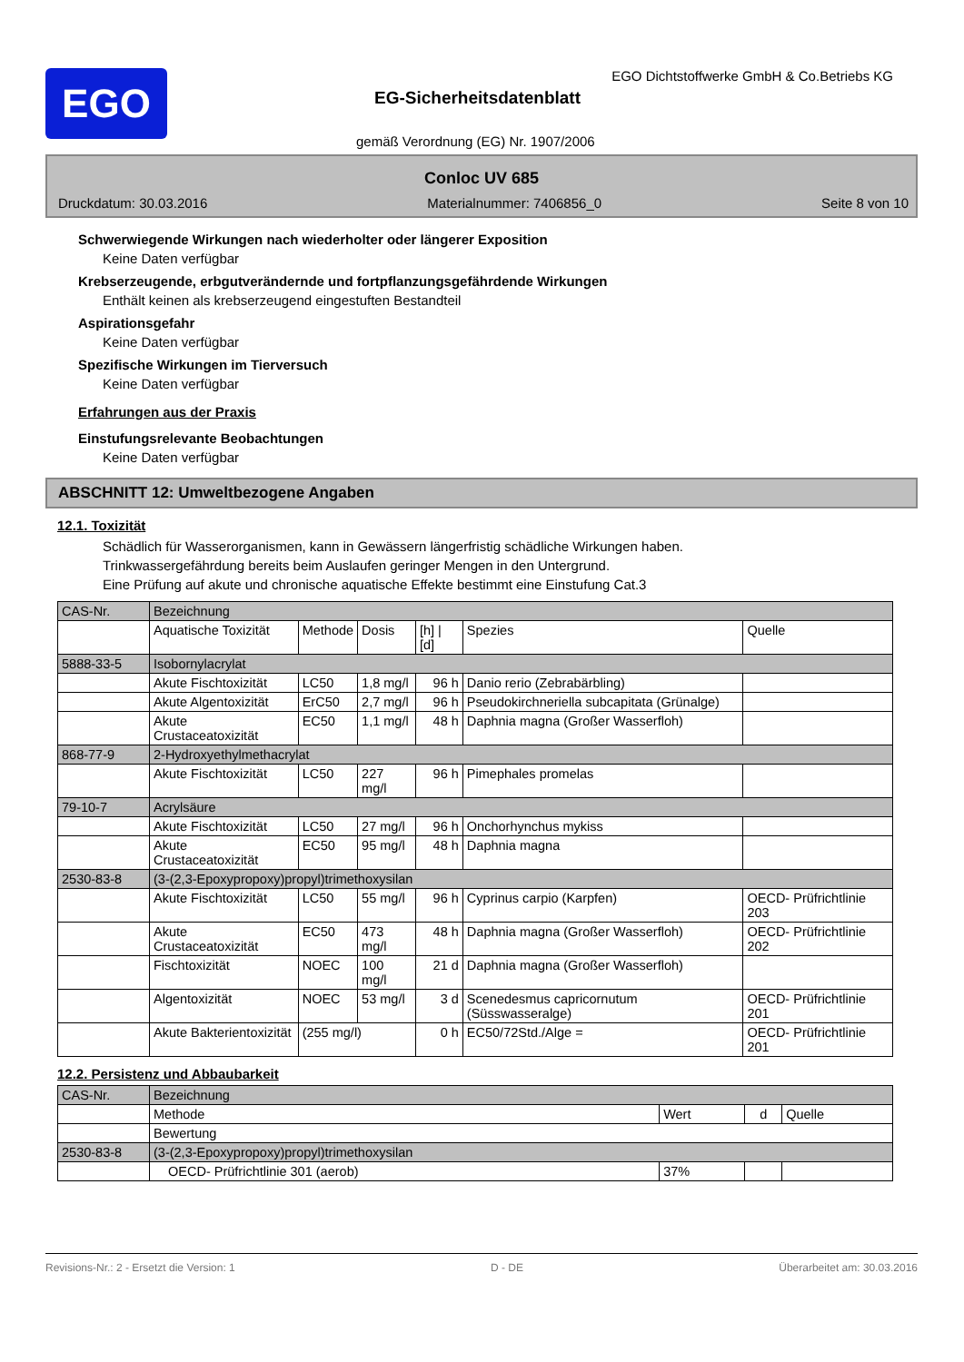EGO
EGO Dichtstoffwerke GmbH & Co.Betriebs KG
EG-Sicherheitsdatenblatt
gemäß Verordnung (EG) Nr. 1907/2006
Conloc UV 685
Druckdatum: 30.03.2016 Materialnummer: 7406856_0 Seite 8 von 10
Schwerwiegende Wirkungen nach wiederholter oder längerer Exposition
Keine Daten verfügbar
Krebserzeugende, erbgutverändernde und fortpflanzungsgefährdende Wirkungen
Enthält keinen als krebserzeugend eingestuften Bestandteil
Aspirationsgefahr
Keine Daten verfügbar
Spezifische Wirkungen im Tierversuch
Keine Daten verfügbar
Erfahrungen aus der Praxis
Einstufungsrelevante Beobachtungen
Keine Daten verfügbar
ABSCHNITT 12: Umweltbezogene Angaben
12.1. Toxizität
Schädlich für Wasserorganismen, kann in Gewässern längerfristig schädliche Wirkungen haben.
Trinkwassergefährdung bereits beim Auslaufen geringer Mengen in den Untergrund.
Eine Prüfung auf akute und chronische aquatische Effekte bestimmt eine Einstufung Cat.3
| CAS-Nr. | Bezeichnung | | | | | |
| | Aquatische Toxizität | Methode | Dosis | [h] / [d] | Spezies | Quelle |
| 5888-33-5 | Isobornylacrylat | | | | | |
| | Akute Fischtoxizität | LC50 | 1,8 mg/l | 96 h | Danio rerio (Zebrabärbling) | |
| | Akute Algentoxizität | ErC50 | 2,7 mg/l | 96 h | Pseudokirchneriella subcapitata (Grünalge) | |
| | Akute Crustaceatoxizität | EC50 | 1,1 mg/l | 48 h | Daphnia magna (Großer Wasserfloh) | |
| 868-77-9 | 2-Hydroxyethylmethacrylat | | | | | |
| | Akute Fischtoxizität | LC50 | 227 mg/l | 96 h | Pimephales promelas | |
| 79-10-7 | Acrylsäure | | | | | |
| | Akute Fischtoxizität | LC50 | 27 mg/l | 96 h | Onchorhynchus mykiss | |
| | Akute Crustaceatoxizität | EC50 | 95 mg/l | 48 h | Daphnia magna | |
| 2530-83-8 | (3-(2,3-Epoxypropoxy)propyl)trimethoxysilan | | | | | |
| | Akute Fischtoxizität | LC50 | 55 mg/l | 96 h | Cyprinus carpio (Karpfen) | OECD- Prüfrichtlinie 203 |
| | Akute Crustaceatoxizität | EC50 | 473 mg/l | 48 h | Daphnia magna (Großer Wasserfloh) | OECD- Prüfrichtlinie 202 |
| | Fischtoxizität | NOEC | 100 mg/l | 21 d | Daphnia magna (Großer Wasserfloh) | |
| | Algentoxizität | NOEC | 53 mg/l | 3 d | Scenedesmus capricornutum (Süsswasseralge) | OECD- Prüfrichtlinie 201 |
| | Akute Bakterientoxizität | (255 mg/l) | | 0 h | EC50/72Std./Alge = | OECD- Prüfrichtlinie 201 |
12.2. Persistenz und Abbaubarkeit
| CAS-Nr. | Bezeichnung | | | |
| | Methode | Wert | d | Quelle |
| | Bewertung | | | |
| 2530-83-8 | (3-(2,3-Epoxypropoxy)propyl)trimethoxysilan | | | |
| | OECD- Prüfrichtlinie 301 (aerob) | 37% | | |
Revisions-Nr.: 2 - Ersetzt die Version: 1 D - DE Überarbeitet am: 30.03.2016